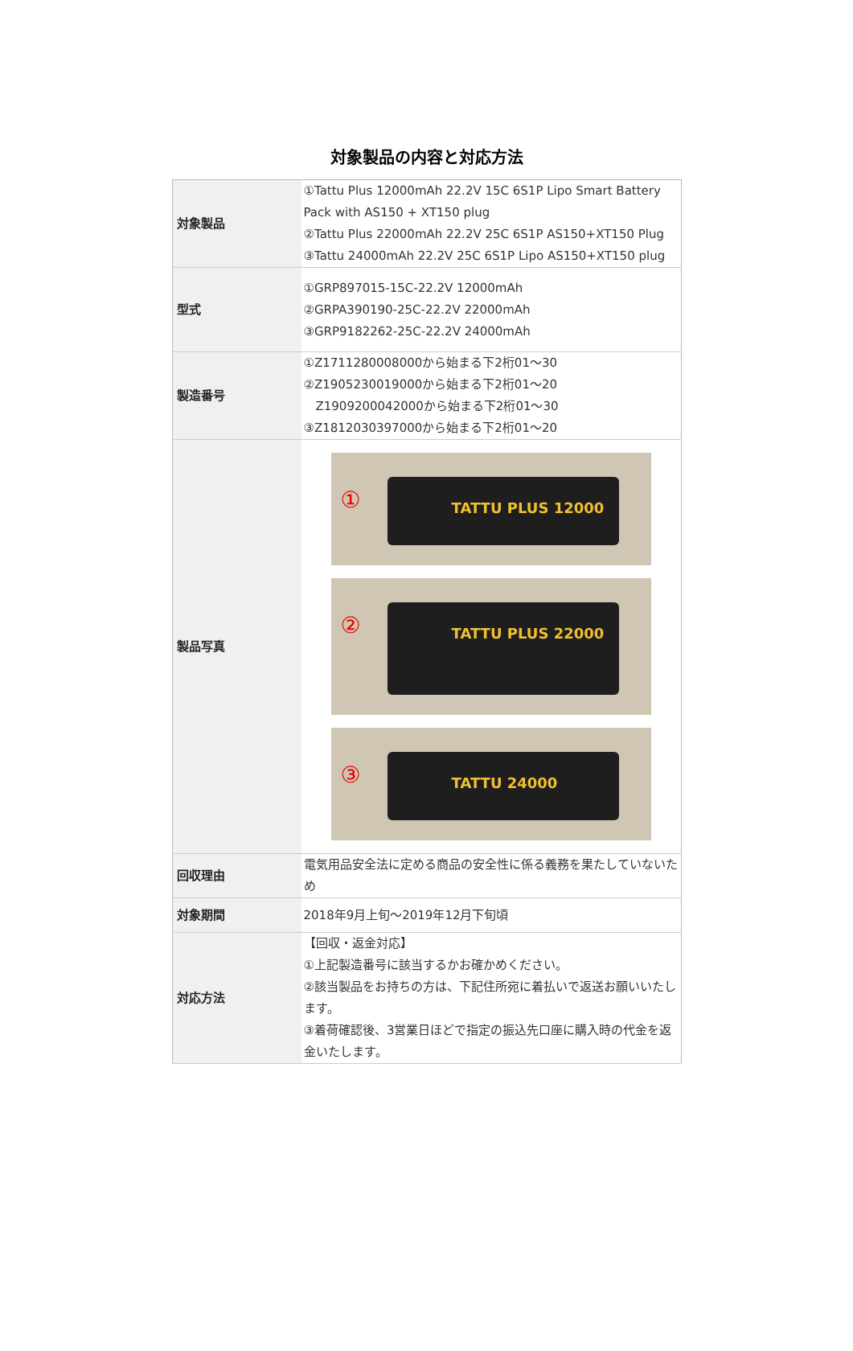対象製品の内容と対応方法
| 対象製品 | ①Tattu Plus 12000mAh 22.2V 15C 6S1P Lipo Smart Battery Pack with AS150 + XT150 plug ②Tattu Plus 22000mAh 22.2V 25C 6S1P AS150+XT150 Plug ③Tattu 24000mAh 22.2V 25C 6S1P Lipo AS150+XT150 plug |
| 型式 | ①GRP897015-15C-22.2V 12000mAh ②GRPA390190-25C-22.2V 22000mAh ③GRP9182262-25C-22.2V 24000mAh |
| 製造番号 | ①Z1711280008000から始まる下2桁01～30 ②Z1905230019000から始まる下2桁01～20 Z1909200042000から始まる下2桁01～30 ③Z1812030397000から始まる下2桁01～20 |
| 製品写真 | ① TATTU PLUS 12000 ② TATTU PLUS 22000 ③ TATTU 24000 |
| 回収理由 | 電気用品安全法に定める商品の安全性に係る義務を果たしていないため |
| 対象期間 | 2018年9月上旬～2019年12月下旬頃 |
| 対応方法 | 【回収・返金対応】 ①上記製造番号に該当するかお確かめください。 ②該当製品をお持ちの方は、下記住所宛に着払いで返送お願いいたします。 ③着荷確認後、3営業日ほどで指定の振込先口座に購入時の代金を返金いたします。 |